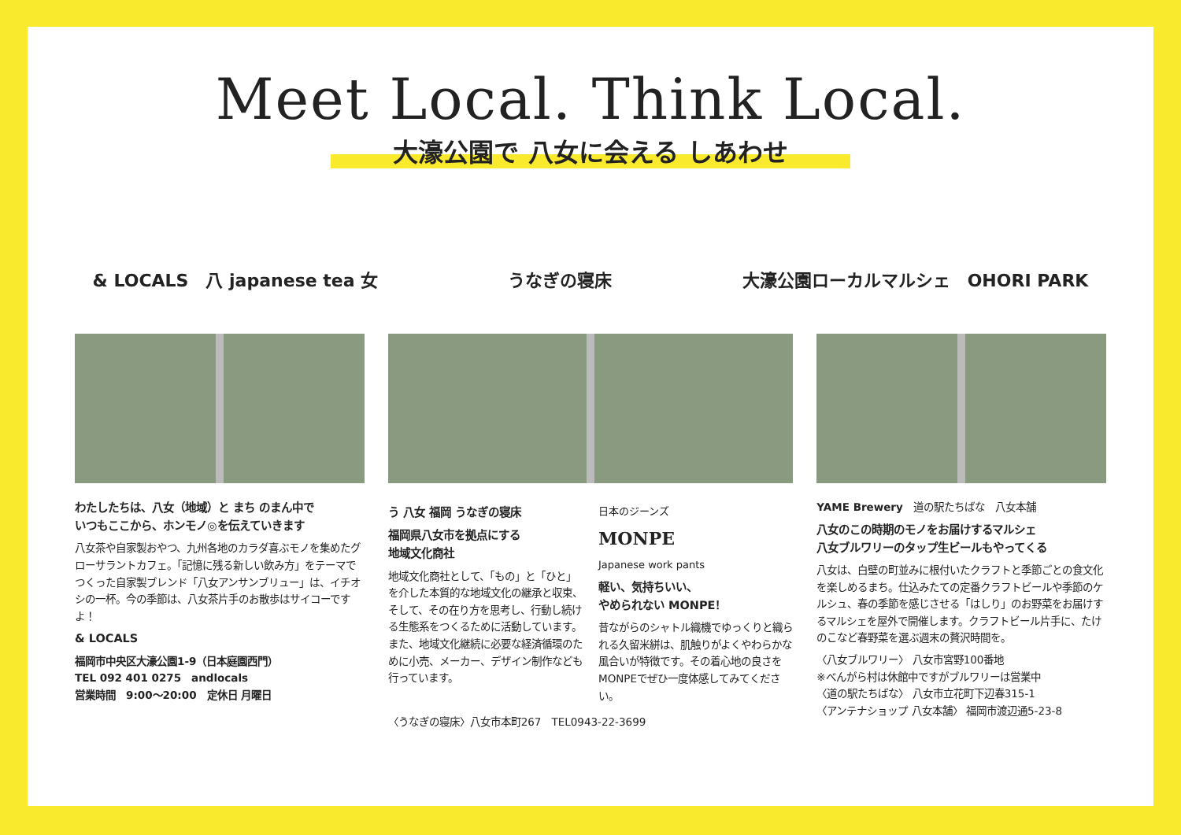Meet Local. Think Local.
大濠公園で 八女に会える しあわせ
& LOCALS　八 japanese tea 女 うなぎの寝床
大濠公園ローカルマルシェ　OHORI PARK
わたしたちは、八女（地域）と まち のまん中で
いつもここから、ホンモノ◎を伝えていきます
八女茶や自家製おやつ、九州各地のカラダ喜ぶモノを集めたグローサラントカフェ。「記憶に残る新しい飲み方」をテーマでつくった自家製ブレンド「八女アンサンブリュー」は、イチオシの一杯。今の季節は、八女茶片手のお散歩はサイコーですよ！
& LOCALS
福岡市中央区大濠公園1-9（日本庭園西門）
TEL 092 401 0275　andlocals
営業時間　9:00〜20:00　定休日 月曜日
う 八女 福岡 うなぎの寝床
福岡県八女市を拠点にする
地域文化商社
地域文化商社として、「もの」と「ひと」を介した本質的な地域文化の継承と収束、そして、その在り方を思考し、行動し続ける生態系をつくるために活動しています。また、地域文化継続に必要な経済循環のために小売、メーカー、デザイン制作なども行っています。
日本のジーンズ
MONPE
Japanese work pants
軽い、気持ちいい、
やめられない MONPE！
昔ながらのシャトル織機でゆっくりと織られる久留米絣は、肌触りがよくやわらかな風合いが特徴です。その着心地の良さをMONPEでぜひ一度体感してみてください。
〈うなぎの寝床〉八女市本町267　TEL0943-22-3699
YAME Brewery　道の駅たちばな　八女本舗
八女のこの時期のモノをお届けするマルシェ
八女ブルワリーのタップ生ビールもやってくる
八女は、白壁の町並みに根付いたクラフトと季節ごとの食文化を楽しめるまち。仕込みたての定番クラフトビールや季節のケルシュ、春の季節を感じさせる「はしり」のお野菜をお届けするマルシェを屋外で開催します。クラフトビール片手に、たけのこなど春野菜を選ぶ週末の贅沢時間を。
〈八女ブルワリー〉 八女市宮野100番地
※べんがら村は休館中ですがブルワリーは営業中
〈道の駅たちばな〉 八女市立花町下辺春315-1
〈アンテナショップ 八女本舗〉 福岡市渡辺通5-23-8